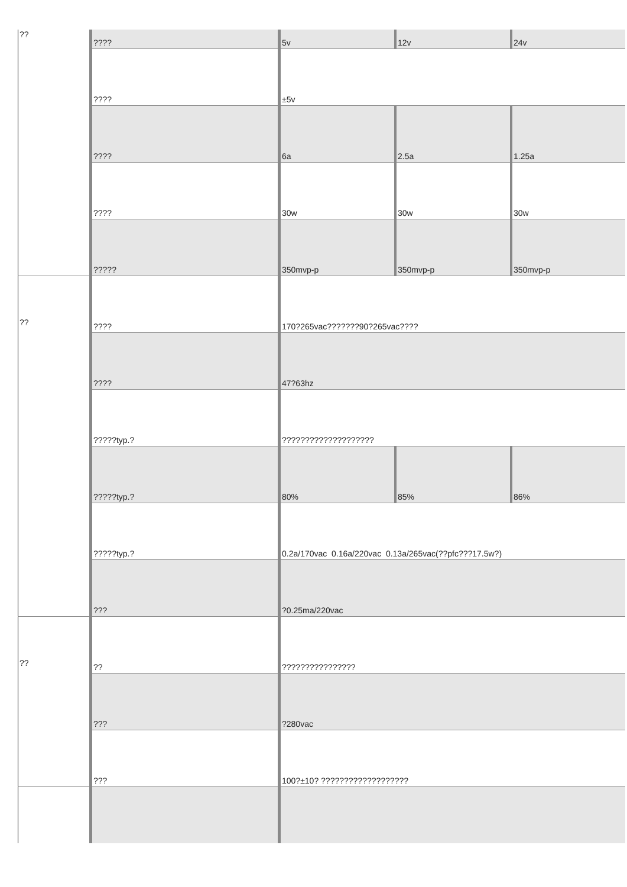| ?? | ???? | 5v | 12v | 24v |
| | ???? | ±5v | | |
| | ???? | 6a | 2.5a | 1.25a |
| | ???? | 30w | 30w | 30w |
| | ????? | 350mvp-p | 350mvp-p | 350mvp-p |
| ?? | ???? | 170?265vac???????90?265vac???? | | |
| | ???? | 47?63hz | | |
| | ?????typ.? | ???????????????????? | | |
| | ?????typ.? | 80% | 85% | 86% |
| | ?????typ.? | 0.2a/170vac 0.16a/220vac 0.13a/265vac(??pfc???17.5w?) | | |
| | ??? | ?0.25ma/220vac | | |
| ?? | ?? | ???????????????? | | |
| | ??? | ?280vac | | |
| | ??? | 100?±10? ??????????????????? | | |